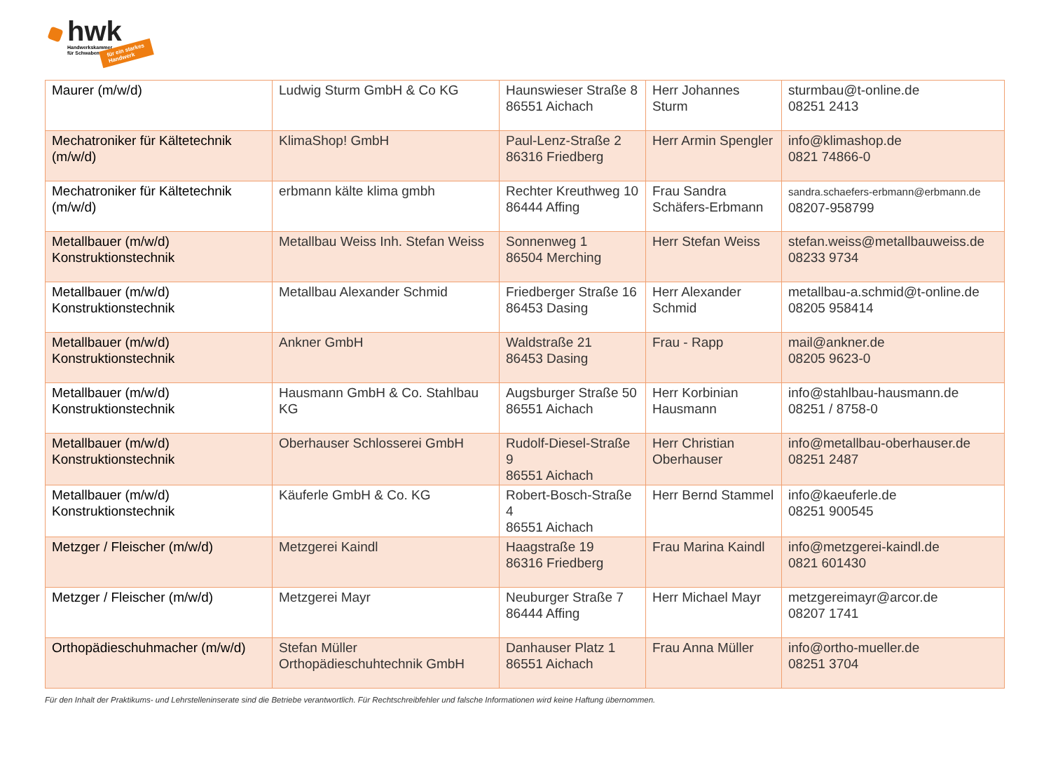hwk
Handwerkskammer
für Schwaben
für ein starkes
Handwerk
| Maurer (m/w/d) | Ludwig Sturm GmbH & Co KG | Haunswieser Straße 8 86551 Aichach | Herr Johannes Sturm | sturmbau@t-online.de 08251 2413 |
| Mechatroniker für Kältetechnik (m/w/d) | KlimaShop! GmbH | Paul-Lenz-Straße 2 86316 Friedberg | Herr Armin Spengler | info@klimashop.de 0821 74866-0 |
| Mechatroniker für Kältetechnik (m/w/d) | erbmann kälte klima gmbh | Rechter Kreuthweg 10 86444 Affing | Frau Sandra Schäfers-Erbmann | sandra.schaefers-erbmann@erbmann.de 08207-958799 |
| Metallbauer (m/w/d) Konstruktionstechnik | Metallbau Weiss Inh. Stefan Weiss | Sonnenweg 1 86504 Merching | Herr Stefan Weiss | stefan.weiss@metallbauweiss.de 08233 9734 |
| Metallbauer (m/w/d) Konstruktionstechnik | Metallbau Alexander Schmid | Friedberger Straße 16 86453 Dasing | Herr Alexander Schmid | metallbau-a.schmid@t-online.de 08205 958414 |
| Metallbauer (m/w/d) Konstruktionstechnik | Ankner GmbH | Waldstraße 21 86453 Dasing | Frau - Rapp | mail@ankner.de 08205 9623-0 |
| Metallbauer (m/w/d) Konstruktionstechnik | Hausmann GmbH & Co. Stahlbau KG | Augsburger Straße 50 86551 Aichach | Herr Korbinian Hausmann | info@stahlbau-hausmann.de 08251 / 8758-0 |
| Metallbauer (m/w/d) Konstruktionstechnik | Oberhauser Schlosserei GmbH | Rudolf-Diesel-Straße 9 86551 Aichach | Herr Christian Oberhauser | info@metallbau-oberhauser.de 08251 2487 |
| Metallbauer (m/w/d) Konstruktionstechnik | Käuferle GmbH & Co. KG | Robert-Bosch-Straße 4 86551 Aichach | Herr Bernd Stammel | info@kaeuferle.de 08251 900545 |
| Metzger / Fleischer (m/w/d) | Metzgerei Kaindl | Haagstraße 19 86316 Friedberg | Frau Marina Kaindl | info@metzgerei-kaindl.de 0821 601430 |
| Metzger / Fleischer (m/w/d) | Metzgerei Mayr | Neuburger Straße 7 86444 Affing | Herr Michael Mayr | metzgereimayr@arcor.de 08207 1741 |
| Orthopädieschuhmacher (m/w/d) | Stefan Müller Orthopädieschuhtechnik GmbH | Danhauser Platz 1 86551 Aichach | Frau Anna Müller | info@ortho-mueller.de 08251 3704 |
Für den Inhalt der Praktikums- und Lehrstelleninserate sind die Betriebe verantwortlich. Für Rechtschreibfehler und falsche Informationen wird keine Haftung übernommen.